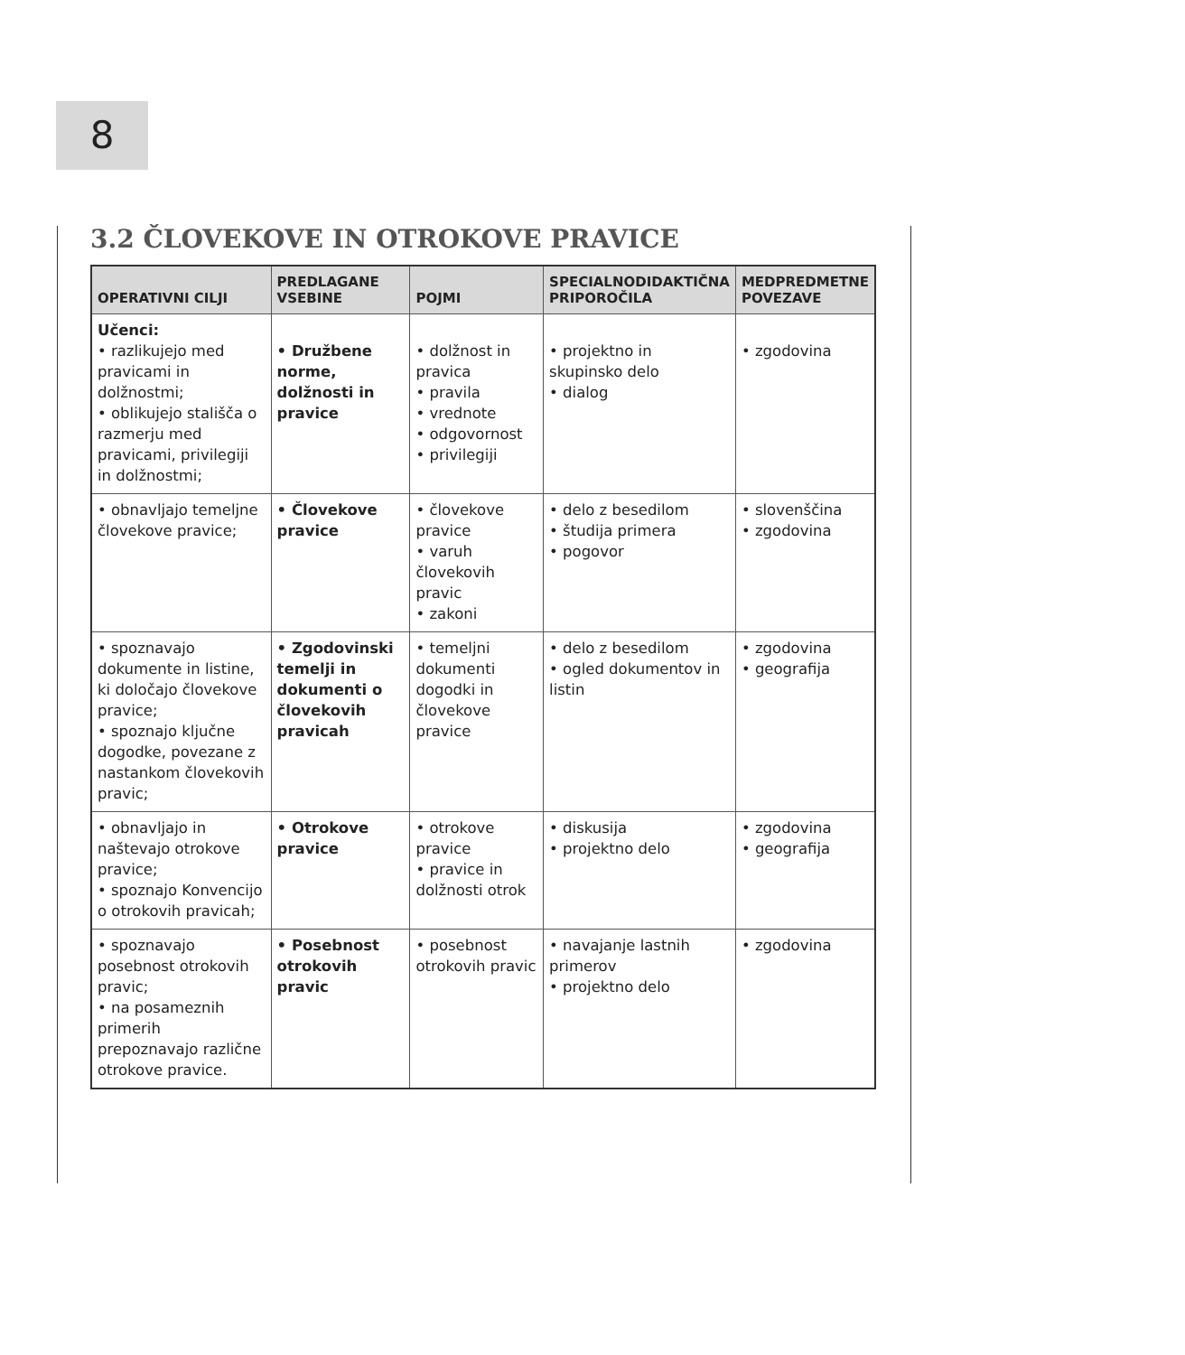8
3.2 ČLOVEKOVE IN OTROKOVE PRAVICE
| OPERATIVNI CILJI | PREDLAGANE VSEBINE | POJMI | SPECIALNODIDAKTIČNA PRIPOROČILA | MEDPREDMETNE POVEZAVE |
| --- | --- | --- | --- | --- |
| Učenci: • razlikujejo med pravicami in dolžnostmi; • oblikujejo stališča o razmerju med pravicami, privilegiji in dolžnostmi; | • Družbene norme, dolžnosti in pravice | • dolžnost in pravica • pravila • vrednote • odgovornost • privilegiji | • projektno in skupinsko delo • dialog | • zgodovina |
| • obnavljajo temeljne človekove pravice; | • Človekove pravice | • človekove pravice • varuh človekovih pravic • zakoni | • delo z besedilom • študija primera • pogovor | • slovenščina • zgodovina |
| • spoznavajo dokumente in listine, ki določajo človekove pravice; • spoznajo ključne dogodke, povezane z nastankom človekovih pravic; | • Zgodovinski temelji in dokumenti o človekovih pravicah | • temeljni dokumenti dogodki in človekove pravice | • delo z besedilom • ogled dokumentov in listin | • zgodovina • geografija |
| • obnavljajo in naštevajo otrokove pravice; • spoznajo Konvencijo o otrokovih pravicah; | • Otrokove pravice | • otrokove pravice • pravice in dolžnosti otrok | • diskusija • projektno delo | • zgodovina • geografija |
| • spoznavajo posebnost otrokovih pravic; • na posameznih primerih prepoznavajo različne otrokove pravice. | • Posebnost otrokovih pravic | • posebnost otrokovih pravic | • navajanje lastnih primerov • projektno delo | • zgodovina |